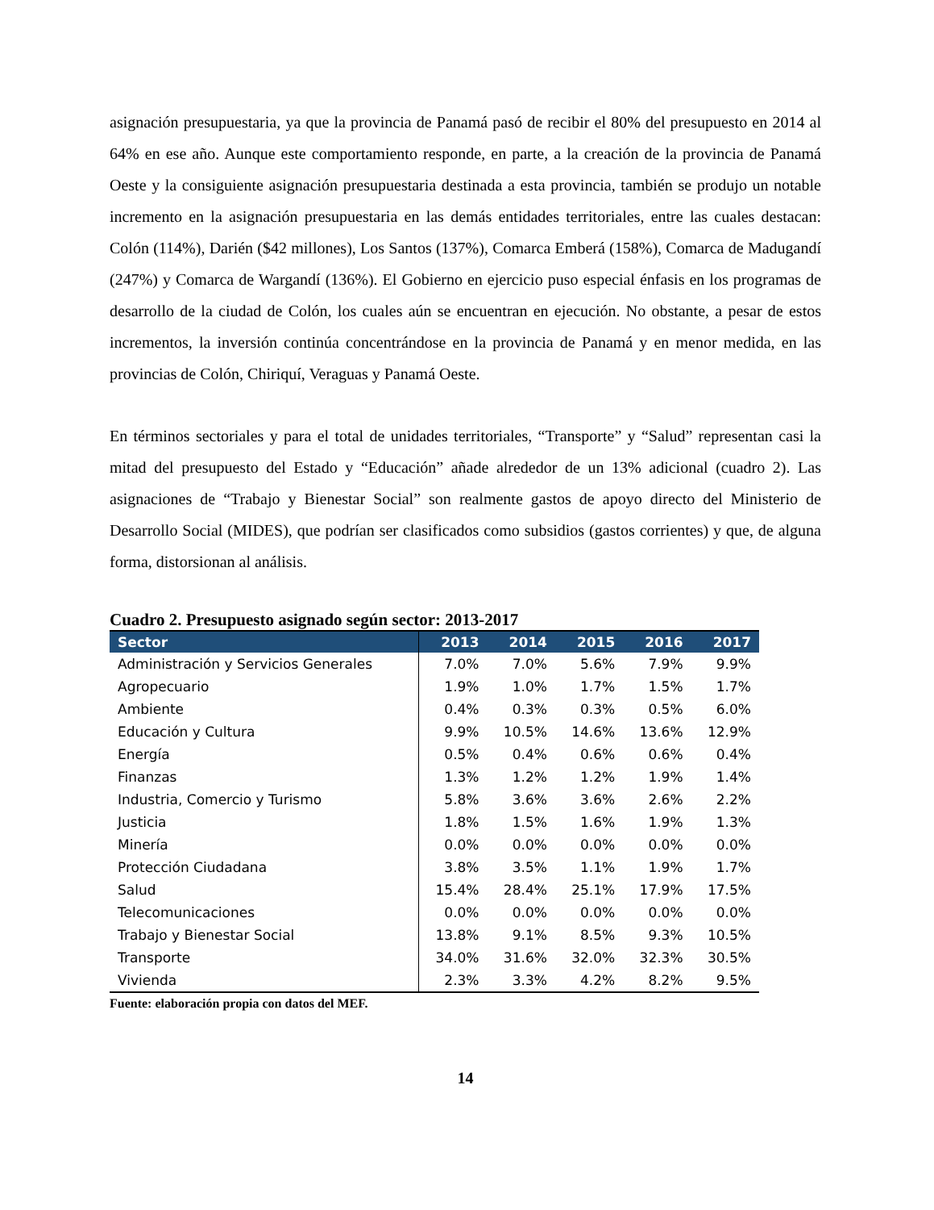asignación presupuestaria, ya que la provincia de Panamá pasó de recibir el 80% del presupuesto en 2014 al 64% en ese año. Aunque este comportamiento responde, en parte, a la creación de la provincia de Panamá Oeste y la consiguiente asignación presupuestaria destinada a esta provincia, también se produjo un notable incremento en la asignación presupuestaria en las demás entidades territoriales, entre las cuales destacan: Colón (114%), Darién ($42 millones), Los Santos (137%), Comarca Emberá (158%), Comarca de Madugandí (247%) y Comarca de Wargandí (136%). El Gobierno en ejercicio puso especial énfasis en los programas de desarrollo de la ciudad de Colón, los cuales aún se encuentran en ejecución. No obstante, a pesar de estos incrementos, la inversión continúa concentrándose en la provincia de Panamá y en menor medida, en las provincias de Colón, Chiriquí, Veraguas y Panamá Oeste.
En términos sectoriales y para el total de unidades territoriales, “Transporte” y “Salud” representan casi la mitad del presupuesto del Estado y “Educación” añade alrededor de un 13% adicional (cuadro 2). Las asignaciones de “Trabajo y Bienestar Social” son realmente gastos de apoyo directo del Ministerio de Desarrollo Social (MIDES), que podrían ser clasificados como subsidios (gastos corrientes) y que, de alguna forma, distorsionan al análisis.
Cuadro 2. Presupuesto asignado según sector: 2013-2017
| Sector | 2013 | 2014 | 2015 | 2016 | 2017 |
| --- | --- | --- | --- | --- | --- |
| Administración y Servicios Generales | 7.0% | 7.0% | 5.6% | 7.9% | 9.9% |
| Agropecuario | 1.9% | 1.0% | 1.7% | 1.5% | 1.7% |
| Ambiente | 0.4% | 0.3% | 0.3% | 0.5% | 6.0% |
| Educación y Cultura | 9.9% | 10.5% | 14.6% | 13.6% | 12.9% |
| Energía | 0.5% | 0.4% | 0.6% | 0.6% | 0.4% |
| Finanzas | 1.3% | 1.2% | 1.2% | 1.9% | 1.4% |
| Industria, Comercio y Turismo | 5.8% | 3.6% | 3.6% | 2.6% | 2.2% |
| Justicia | 1.8% | 1.5% | 1.6% | 1.9% | 1.3% |
| Minería | 0.0% | 0.0% | 0.0% | 0.0% | 0.0% |
| Protección Ciudadana | 3.8% | 3.5% | 1.1% | 1.9% | 1.7% |
| Salud | 15.4% | 28.4% | 25.1% | 17.9% | 17.5% |
| Telecomunicaciones | 0.0% | 0.0% | 0.0% | 0.0% | 0.0% |
| Trabajo y Bienestar Social | 13.8% | 9.1% | 8.5% | 9.3% | 10.5% |
| Transporte | 34.0% | 31.6% | 32.0% | 32.3% | 30.5% |
| Vivienda | 2.3% | 3.3% | 4.2% | 8.2% | 9.5% |
Fuente: elaboración propia con datos del MEF.
14